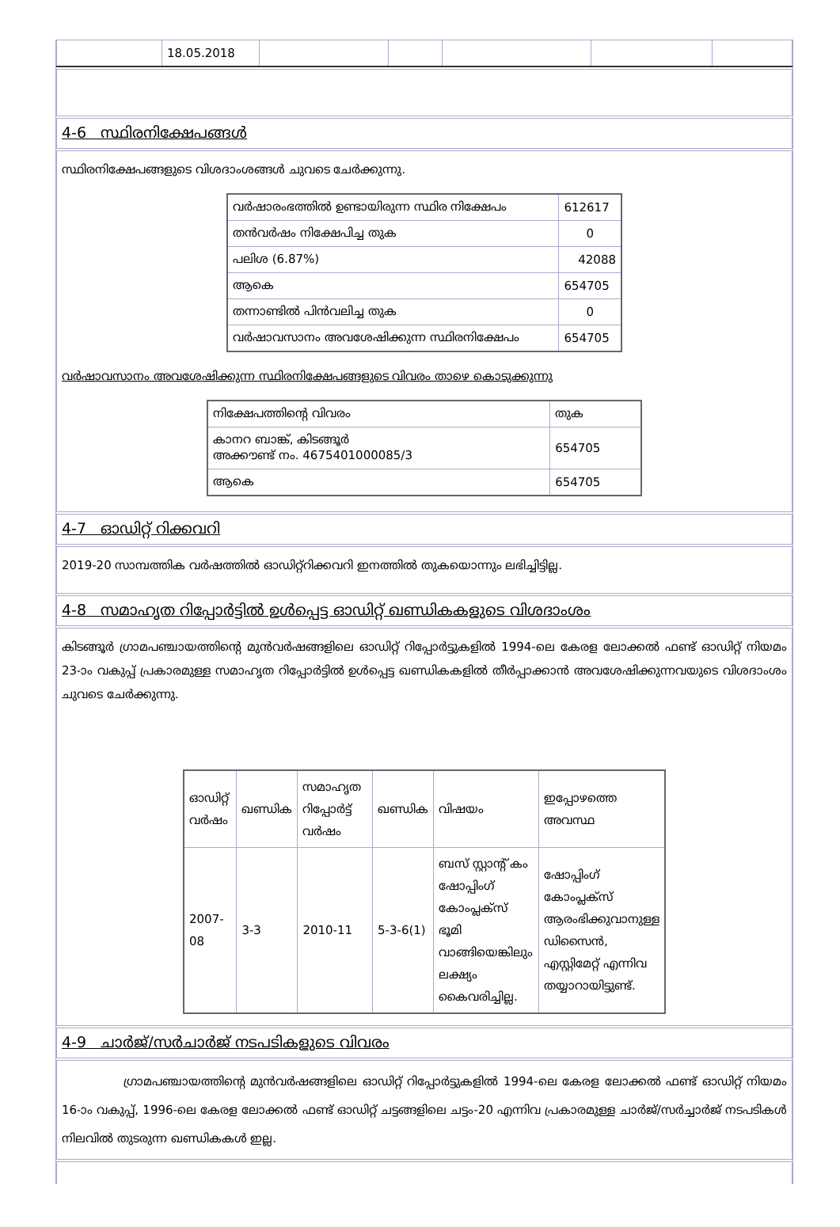| | 18.05.2018 | | | | | |
4-6 സ്ഥിരനിക്ഷേപങ്ങൾ
സ്ഥിരനിക്ഷേപങ്ങളുടെ വിശദാംശങ്ങൾ ചുവടെ ചേർക്കുന്നു.
| വർഷാരംഭത്തിൽ ഉണ്ടായിരുന്ന സ്ഥിര നിക്ഷേപം | 612617 |
| തൻവർഷം നിക്ഷേപിച്ച തുക | 0 |
| പലിശ (6.87%) | 42088 |
| ആകെ | 654705 |
| തന്നാണ്ടിൽ പിൻവലിച്ച തുക | 0 |
| വർഷാവസാനം അവശേഷിക്കുന്ന സ്ഥിരനിക്ഷേപം | 654705 |
വർഷാവസാനം അവശേഷിക്കുന്ന സ്ഥിരനിക്ഷേപങ്ങളുടെ വിവരം താഴെ കൊടുക്കുന്നു
| നിക്ഷേപത്തിന്റെ വിവരം | തുക |
| കാനറ ബാങ്ക്, കിടങ്ങൂർ അക്കൗണ്ട് നം. 4675401000085/3 | 654705 |
| ആകെ | 654705 |
4-7 ഓഡിറ്റ് റിക്കവറി
2019-20 സാമ്പത്തിക വർഷത്തിൽ ഓഡിറ്റ്റിക്കവറി ഇനത്തിൽ തുകയൊന്നും ലഭിച്ചിട്ടില്ല.
4-8 സമാഹൃത റിപ്പോർട്ടിൽ ഉൾപ്പെട്ട ഓഡിറ്റ് ഖണ്ഡികകളുടെ വിശദാംശം
കിടങ്ങൂർ ഗ്രാമപഞ്ചായത്തിന്റെ മുൻവർഷങ്ങളിലെ ഓഡിറ്റ് റിപ്പോർട്ടുകളിൽ 1994-ലെ കേരള ലോക്കൽ ഫണ്ട് ഓഡിറ്റ് നിയമം 23-ാം വകുപ്പ് പ്രകാരമുള്ള സമാഹൃത റിപ്പോർട്ടിൽ ഉൾപ്പെട്ട ഖണ്ഡികകളിൽ തീർപ്പാക്കാൻ അവശേഷിക്കുന്നവയുടെ വിശദാംശം ചുവടെ ചേർക്കുന്നു.
| ഓഡിറ്റ് വർഷം | ഖണ്ഡിക | സമാഹൃത റിപ്പോർട്ട് വർഷം | ഖണ്ഡിക | വിഷയം | ഇപ്പോഴത്തെ അവസ്ഥ |
| 2007-08 | 3-3 | 2010-11 | 5-3-6(1) | ബസ് സ്റ്റാന്റ് കം ഷോപ്പിംഗ് കോംപ്ലക്സ് ഭൂമി വാങ്ങിയെങ്കിലും ലക്ഷ്യം കൈവരിച്ചില്ല. | ഷോപ്പിംഗ് കോംപ്ലക്സ് ആരംഭിക്കുവാനുള്ള ഡിസൈൻ, എസ്റ്റിമേറ്റ് എന്നിവ തയ്യാറായിട്ടുണ്ട്. |
4-9 ചാർജ്/സർചാർജ് നടപടികളുടെ വിവരം
ഗ്രാമപഞ്ചായത്തിന്റെ മുൻവർഷങ്ങളിലെ ഓഡിറ്റ് റിപ്പോർട്ടുകളിൽ 1994-ലെ കേരള ലോക്കൽ ഫണ്ട് ഓഡിറ്റ് നിയമം 16-ാം വകുപ്പ്, 1996-ലെ കേരള ലോക്കൽ ഫണ്ട് ഓഡിറ്റ് ചട്ടങ്ങളിലെ ചട്ടം-20 എന്നിവ പ്രകാരമുള്ള ചാർജ്/സർച്ചാർജ് നടപടികൾ നിലവിൽ തുടരുന്ന ഖണ്ഡികകൾ ഇല്ല.